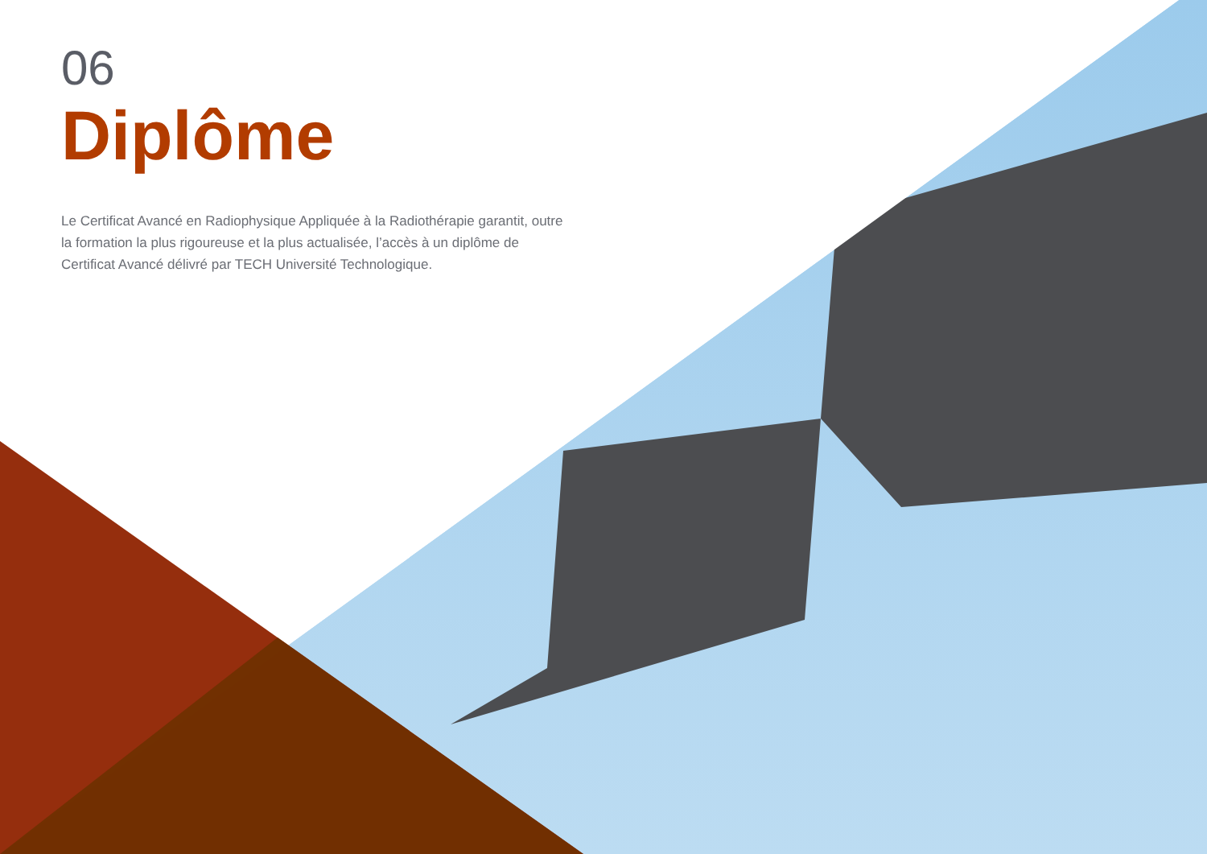06
Diplôme
Le Certificat Avancé en Radiophysique Appliquée à la Radiothérapie garantit, outre la formation la plus rigoureuse et la plus actualisée, l’accès à un diplôme de Certificat Avancé délivré par TECH Université Technologique.